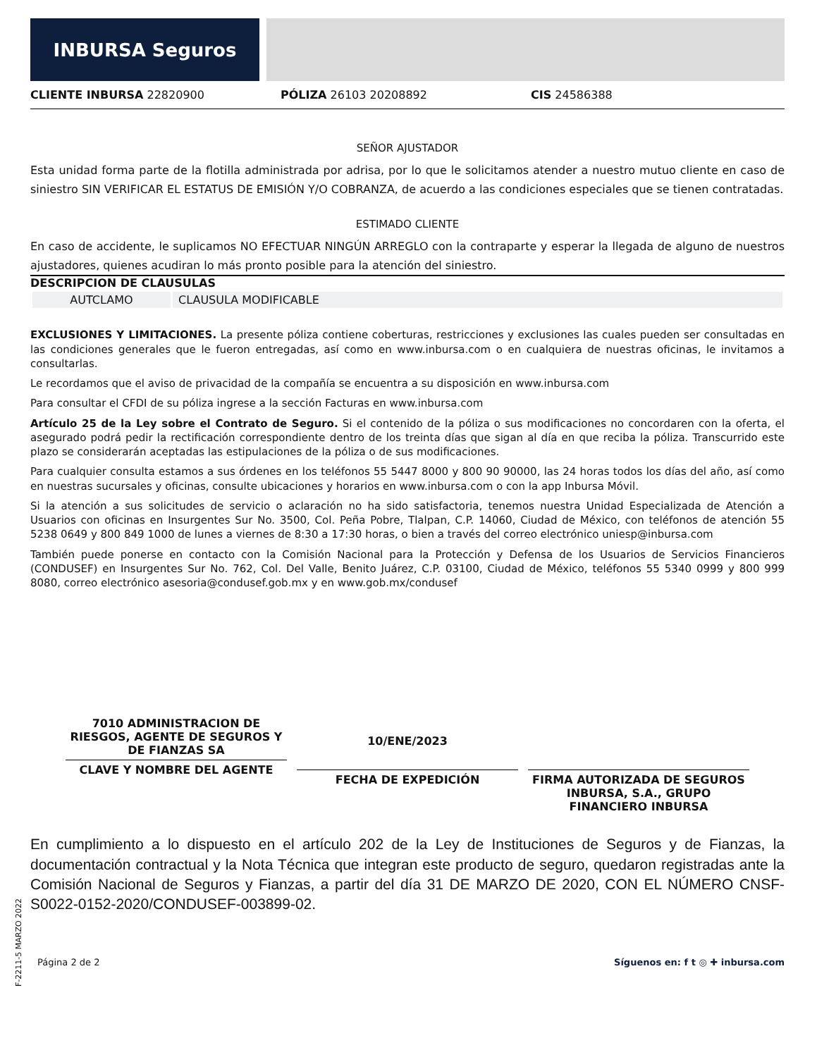F-2211-5 MARZO 2022
INBURSA Seguros
CLIENTE INBURSA 22820900 PÓLIZA 26103 20208892 CIS 24586388
SEÑOR AJUSTADOR
Esta unidad forma parte de la flotilla administrada por adrisa, por lo que le solicitamos atender a nuestro mutuo cliente en caso de siniestro SIN VERIFICAR EL ESTATUS DE EMISIÓN Y/O COBRANZA, de acuerdo a las condiciones especiales que se tienen contratadas.
ESTIMADO CLIENTE
En caso de accidente, le suplicamos NO EFECTUAR NINGÚN ARREGLO con la contraparte y esperar la llegada de alguno de nuestros ajustadores, quienes acudiran lo más pronto posible para la atención del siniestro.
DESCRIPCION DE CLAUSULAS
| AUTCLAMO | CLAUSULA MODIFICABLE |
EXCLUSIONES Y LIMITACIONES. La presente póliza contiene coberturas, restricciones y exclusiones las cuales pueden ser consultadas en las condiciones generales que le fueron entregadas, así como en www.inbursa.com o en cualquiera de nuestras oficinas, le invitamos a consultarlas.
Le recordamos que el aviso de privacidad de la compañía se encuentra a su disposición en www.inbursa.com
Para consultar el CFDI de su póliza ingrese a la sección Facturas en www.inbursa.com
Artículo 25 de la Ley sobre el Contrato de Seguro. Si el contenido de la póliza o sus modificaciones no concordaren con la oferta, el asegurado podrá pedir la rectificación correspondiente dentro de los treinta días que sigan al día en que reciba la póliza. Transcurrido este plazo se considerarán aceptadas las estipulaciones de la póliza o de sus modificaciones.
Para cualquier consulta estamos a sus órdenes en los teléfonos 55 5447 8000 y 800 90 90000, las 24 horas todos los días del año, así como en nuestras sucursales y oficinas, consulte ubicaciones y horarios en www.inbursa.com o con la app Inbursa Móvil.
Si la atención a sus solicitudes de servicio o aclaración no ha sido satisfactoria, tenemos nuestra Unidad Especializada de Atención a Usuarios con oficinas en Insurgentes Sur No. 3500, Col. Peña Pobre, Tlalpan, C.P. 14060, Ciudad de México, con teléfonos de atención 55 5238 0649 y 800 849 1000 de lunes a viernes de 8:30 a 17:30 horas, o bien a través del correo electrónico uniesp@inbursa.com
También puede ponerse en contacto con la Comisión Nacional para la Protección y Defensa de los Usuarios de Servicios Financieros (CONDUSEF) en Insurgentes Sur No. 762, Col. Del Valle, Benito Juárez, C.P. 03100, Ciudad de México, teléfonos 55 5340 0999 y 800 999 8080, correo electrónico asesoria@condusef.gob.mx y en www.gob.mx/condusef
7010 ADMINISTRACION DE RIESGOS, AGENTE DE SEGUROS Y DE FIANZAS SA
CLAVE Y NOMBRE DEL AGENTE
10/ENE/2023
FECHA DE EXPEDICIÓN
FIRMA AUTORIZADA DE SEGUROS INBURSA, S.A., GRUPO FINANCIERO INBURSA
En cumplimiento a lo dispuesto en el artículo 202 de la Ley de Instituciones de Seguros y de Fianzas, la documentación contractual y la Nota Técnica que integran este producto de seguro, quedaron registradas ante la Comisión Nacional de Seguros y Fianzas, a partir del día 31 DE MARZO DE 2020, CON EL NÚMERO CNSF-S0022-0152-2020/CONDUSEF-003899-02.
Página 2 de 2 Síguenos en: f t ◎ ✚ inbursa.com